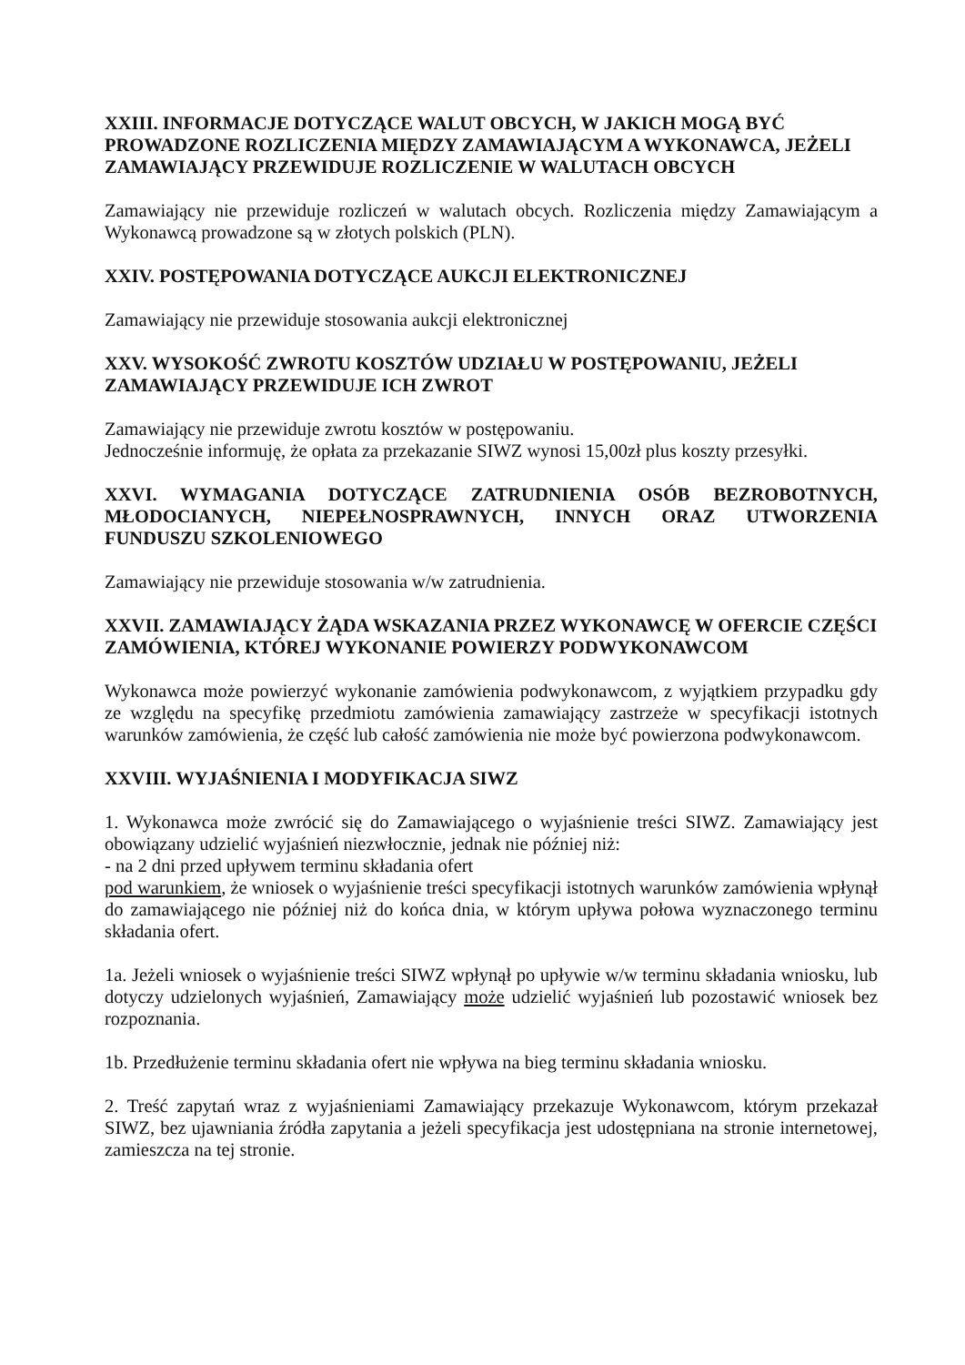XXIII. INFORMACJE DOTYCZĄCE WALUT OBCYCH, W JAKICH MOGĄ BYĆ PROWADZONE ROZLICZENIA MIĘDZY ZAMAWIAJĄCYM A WYKONAWCA, JEŻELI ZAMAWIAJĄCY PRZEWIDUJE ROZLICZENIE W WALUTACH OBCYCH
Zamawiający nie przewiduje rozliczeń w walutach obcych. Rozliczenia między Zamawiającym a Wykonawcą prowadzone są w złotych polskich (PLN).
XXIV. POSTĘPOWANIA DOTYCZĄCE AUKCJI ELEKTRONICZNEJ
Zamawiający nie przewiduje stosowania aukcji elektronicznej
XXV. WYSOKOŚĆ ZWROTU KOSZTÓW UDZIAŁU W POSTĘPOWANIU, JEŻELI ZAMAWIAJĄCY PRZEWIDUJE ICH ZWROT
Zamawiający nie przewiduje zwrotu kosztów w postępowaniu.
Jednocześnie informuję, że opłata za przekazanie SIWZ wynosi 15,00zł plus koszty przesyłki.
XXVI. WYMAGANIA DOTYCZĄCE ZATRUDNIENIA OSÓB BEZROBOTNYCH, MŁODOCIANYCH, NIEPEŁNOSPRAWNYCH, INNYCH ORAZ UTWORZENIA FUNDUSZU SZKOLENIOWEGO
Zamawiający nie przewiduje stosowania w/w zatrudnienia.
XXVII. ZAMAWIAJĄCY ŻĄDA WSKAZANIA PRZEZ WYKONAWCĘ W OFERCIE CZĘŚCI ZAMÓWIENIA, KTÓREJ WYKONANIE POWIERZY PODWYKONAWCOM
Wykonawca może powierzyć wykonanie zamówienia podwykonawcom, z wyjątkiem przypadku gdy ze względu na specyfikę przedmiotu zamówienia zamawiający zastrzeże w specyfikacji istotnych warunków zamówienia, że część lub całość zamówienia nie może być powierzona podwykonawcom.
XXVIII. WYJAŚNIENIA I MODYFIKACJA SIWZ
1. Wykonawca może zwrócić się do Zamawiającego o wyjaśnienie treści SIWZ. Zamawiający jest obowiązany udzielić wyjaśnień niezwłocznie, jednak nie później niż:
- na 2 dni przed upływem terminu składania ofert
pod warunkiem, że wniosek o wyjaśnienie treści specyfikacji istotnych warunków zamówienia wpłynął do zamawiającego nie później niż do końca dnia, w którym upływa połowa wyznaczonego terminu składania ofert.
1a. Jeżeli wniosek o wyjaśnienie treści SIWZ wpłynął po upływie w/w terminu składania wniosku, lub dotyczy udzielonych wyjaśnień, Zamawiający może udzielić wyjaśnień lub pozostawić wniosek bez rozpoznania.
1b. Przedłużenie terminu składania ofert nie wpływa na bieg terminu składania wniosku.
2. Treść zapytań wraz z wyjaśnieniami Zamawiający przekazuje Wykonawcom, którym przekazał SIWZ, bez ujawniania źródła zapytania a jeżeli specyfikacja jest udostępniana na stronie internetowej, zamieszcza na tej stronie.